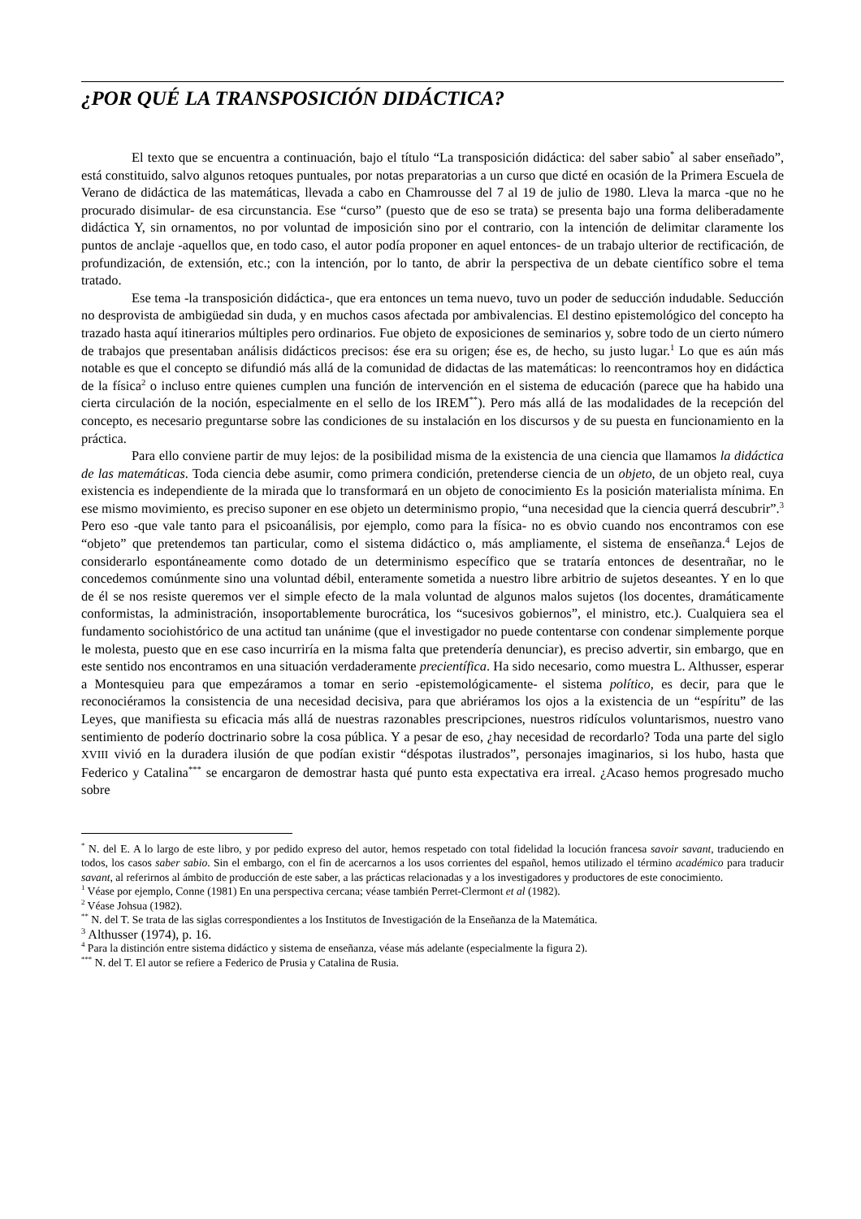¿POR QUÉ LA TRANSPOSICIÓN DIDÁCTICA?
El texto que se encuentra a continuación, bajo el título “La transposición didáctica: del saber sabio<sup>*</sup> al saber enseñado”, está constituido, salvo algunos retoques puntuales, por notas preparatorias a un curso que dicté en ocasión de la Primera Escuela de Verano de didáctica de las matemáticas, llevada a cabo en Chamrousse del 7 al 19 de julio de 1980. Lleva la marca -que no he procurado disimular- de esa circunstancia. Ese “curso” (puesto que de eso se trata) se presenta bajo una forma deliberadamente didáctica Y, sin ornamentos, no por voluntad de imposición sino por el contrario, con la intención de delimitar claramente los puntos de anclaje -aquellos que, en todo caso, el autor podía proponer en aquel entonces- de un trabajo ulterior de rectificación, de profundización, de extensión, etc.; con la intención, por lo tanto, de abrir la perspectiva de un debate científico sobre el tema tratado.
Ese tema -la transposición didáctica-, que era entonces un tema nuevo, tuvo un poder de seducción indudable. Seducción no desprovista de ambigüedad sin duda, y en muchos casos afectada por ambivalencias. El destino epistemológico del concepto ha trazado hasta aquí itinerarios múltiples pero ordinarios. Fue objeto de exposiciones de seminarios y, sobre todo de un cierto número de trabajos que presentaban análisis didácticos precisos: ése era su origen; ése es, de hecho, su justo lugar.<sup>1</sup> Lo que es aún más notable es que el concepto se difundió más allá de la comunidad de didactas de las matemáticas: lo reencontramos hoy en didáctica de la física<sup>2</sup> o incluso entre quienes cumplen una función de intervención en el sistema de educación (parece que ha habido una cierta circulación de la noción, especialmente en el sello de los IREM<sup>**</sup>). Pero más allá de las modalidades de la recepción del concepto, es necesario preguntarse sobre las condiciones de su instalación en los discursos y de su puesta en funcionamiento en la práctica.
Para ello conviene partir de muy lejos: de la posibilidad misma de la existencia de una ciencia que llamamos la didáctica de las matemáticas. Toda ciencia debe asumir, como primera condición, pretenderse ciencia de un objeto, de un objeto real, cuya existencia es independiente de la mirada que lo transformará en un objeto de conocimiento Es la posición materialista mínima. En ese mismo movimiento, es preciso suponer en ese objeto un determinismo propio, “una necesidad que la ciencia querrá descubrir”.<sup>3</sup> Pero eso -que vale tanto para el psicoanálisis, por ejemplo, como para la física- no es obvio cuando nos encontramos con ese “objeto” que pretendemos tan particular, como el sistema didáctico o, más ampliamente, el sistema de enseñanza.<sup>4</sup> Lejos de considerarlo espontáneamente como dotado de un determinismo específico que se trataría entonces de desentrañar, no le concedemos comúnmente sino una voluntad débil, enteramente sometida a nuestro libre arbitrio de sujetos deseantes. Y en lo que de él se nos resiste queremos ver el simple efecto de la mala voluntad de algunos malos sujetos (los docentes, dramáticamente conformistas, la administración, insoportablemente burocrática, los “sucesivos gobiernos”, el ministro, etc.). Cualquiera sea el fundamento sociohistórico de una actitud tan unánime (que el investigador no puede contentarse con condenar simplemente porque le molesta, puesto que en ese caso incurriría en la misma falta que pretendería denunciar), es preciso advertir, sin embargo, que en este sentido nos encontramos en una situación verdaderamente precientífica. Ha sido necesario, como muestra L. Althusser, esperar a Montesquieu para que empezáramos a tomar en serio -epistemológicamente- el sistema político, es decir, para que le reconociéramos la consistencia de una necesidad decisiva, para que abriéramos los ojos a la existencia de un “espíritu” de las Leyes, que manifiesta su eficacia más allá de nuestras razonables prescripciones, nuestros ridículos voluntarismos, nuestro vano sentimiento de poderío doctrinario sobre la cosa pública. Y a pesar de eso, ¿hay necesidad de recordarlo? Toda una parte del siglo XVIII vivió en la duradera ilusión de que podían existir “déspotas ilustrados”, personajes imaginarios, si los hubo, hasta que Federico y Catalina<sup>***</sup> se encargaron de demostrar hasta qué punto esta expectativa era irreal. ¿Acaso hemos progresado mucho sobre
<sup>*</sup> N. del E. A lo largo de este libro, y por pedido expreso del autor, hemos respetado con total fidelidad la locución francesa savoir savant, traduciendo en todos, los casos saber sabio. Sin el embargo, con el fin de acercarnos a los usos corrientes del español, hemos utilizado el término académico para traducir savant, al referirnos al ámbito de producción de este saber, a las prácticas relacionadas y a los investigadores y productores de este conocimiento.
<sup>1</sup> Véase por ejemplo, Conne (1981) En una perspectiva cercana; véase también Perret-Clermont et al (1982).
<sup>2</sup> Véase Johsua (1982).
<sup>**</sup> N. del T. Se trata de las siglas correspondientes a los Institutos de Investigación de la Enseñanza de la Matemática.
<sup>3</sup> Althusser (1974), p. 16.
<sup>4</sup> Para la distinción entre sistema didáctico y sistema de enseñanza, véase más adelante (especialmente la figura 2).
<sup>***</sup> N. del T. El autor se refiere a Federico de Prusia y Catalina de Rusia.